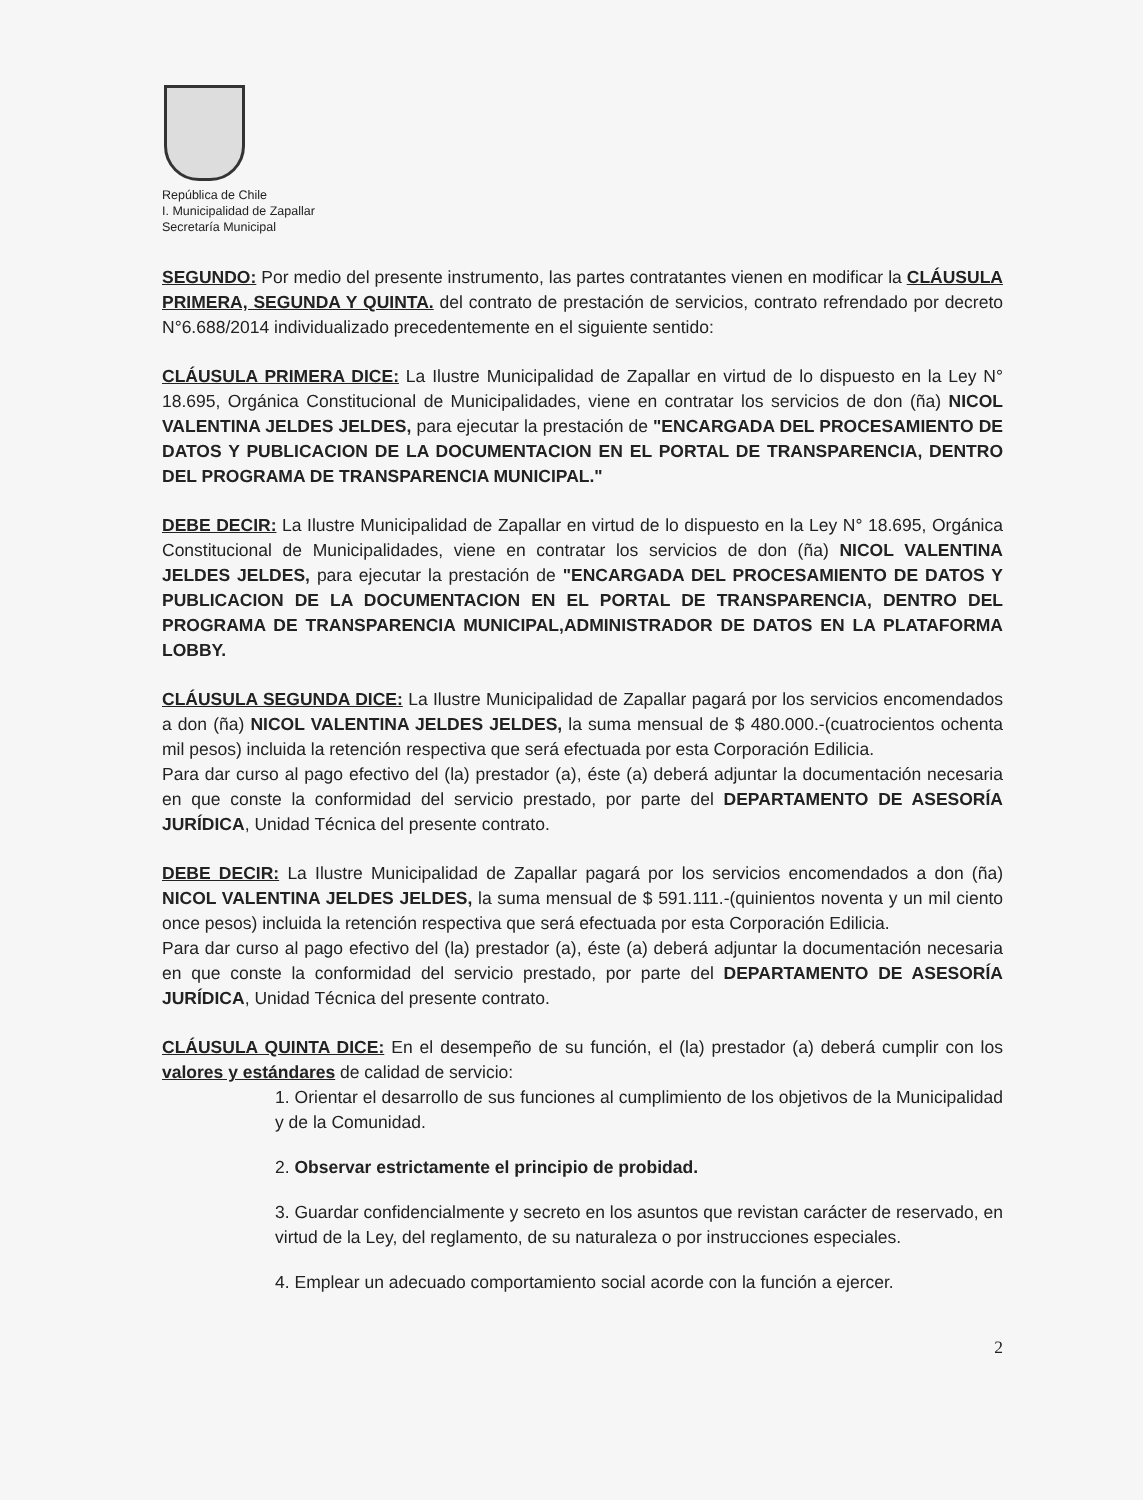República de Chile
I. Municipalidad de Zapallar
Secretaría Municipal
SEGUNDO: Por medio del presente instrumento, las partes contratantes vienen en modificar la CLÁUSULA PRIMERA, SEGUNDA Y QUINTA. del contrato de prestación de servicios, contrato refrendado por decreto N°6.688/2014 individualizado precedentemente en el siguiente sentido:
CLÁUSULA PRIMERA DICE: La Ilustre Municipalidad de Zapallar en virtud de lo dispuesto en la Ley N° 18.695, Orgánica Constitucional de Municipalidades, viene en contratar los servicios de don (ña) NICOL VALENTINA JELDES JELDES, para ejecutar la prestación de "ENCARGADA DEL PROCESAMIENTO DE DATOS Y PUBLICACION DE LA DOCUMENTACION EN EL PORTAL DE TRANSPARENCIA, DENTRO DEL PROGRAMA DE TRANSPARENCIA MUNICIPAL."
DEBE DECIR: La Ilustre Municipalidad de Zapallar en virtud de lo dispuesto en la Ley N° 18.695, Orgánica Constitucional de Municipalidades, viene en contratar los servicios de don (ña) NICOL VALENTINA JELDES JELDES, para ejecutar la prestación de "ENCARGADA DEL PROCESAMIENTO DE DATOS Y PUBLICACION DE LA DOCUMENTACION EN EL PORTAL DE TRANSPARENCIA, DENTRO DEL PROGRAMA DE TRANSPARENCIA MUNICIPAL,ADMINISTRADOR DE DATOS EN LA PLATAFORMA LOBBY.
CLÁUSULA SEGUNDA DICE: La Ilustre Municipalidad de Zapallar pagará por los servicios encomendados a don (ña) NICOL VALENTINA JELDES JELDES, la suma mensual de $ 480.000.-(cuatrocientos ochenta mil pesos) incluida la retención respectiva que será efectuada por esta Corporación Edilicia.
Para dar curso al pago efectivo del (la) prestador (a), éste (a) deberá adjuntar la documentación necesaria en que conste la conformidad del servicio prestado, por parte del DEPARTAMENTO DE ASESORÍA JURÍDICA, Unidad Técnica del presente contrato.
DEBE DECIR: La Ilustre Municipalidad de Zapallar pagará por los servicios encomendados a don (ña) NICOL VALENTINA JELDES JELDES, la suma mensual de $ 591.111.-(quinientos noventa y un mil ciento once pesos) incluida la retención respectiva que será efectuada por esta Corporación Edilicia.
Para dar curso al pago efectivo del (la) prestador (a), éste (a) deberá adjuntar la documentación necesaria en que conste la conformidad del servicio prestado, por parte del DEPARTAMENTO DE ASESORÍA JURÍDICA, Unidad Técnica del presente contrato.
CLÁUSULA QUINTA DICE: En el desempeño de su función, el (la) prestador (a) deberá cumplir con los valores y estándares de calidad de servicio:
1. Orientar el desarrollo de sus funciones al cumplimiento de los objetivos de la Municipalidad y de la Comunidad.
2. Observar estrictamente el principio de probidad.
3. Guardar confidencialmente y secreto en los asuntos que revistan carácter de reservado, en virtud de la Ley, del reglamento, de su naturaleza o por instrucciones especiales.
4. Emplear un adecuado comportamiento social acorde con la función a ejercer.
2